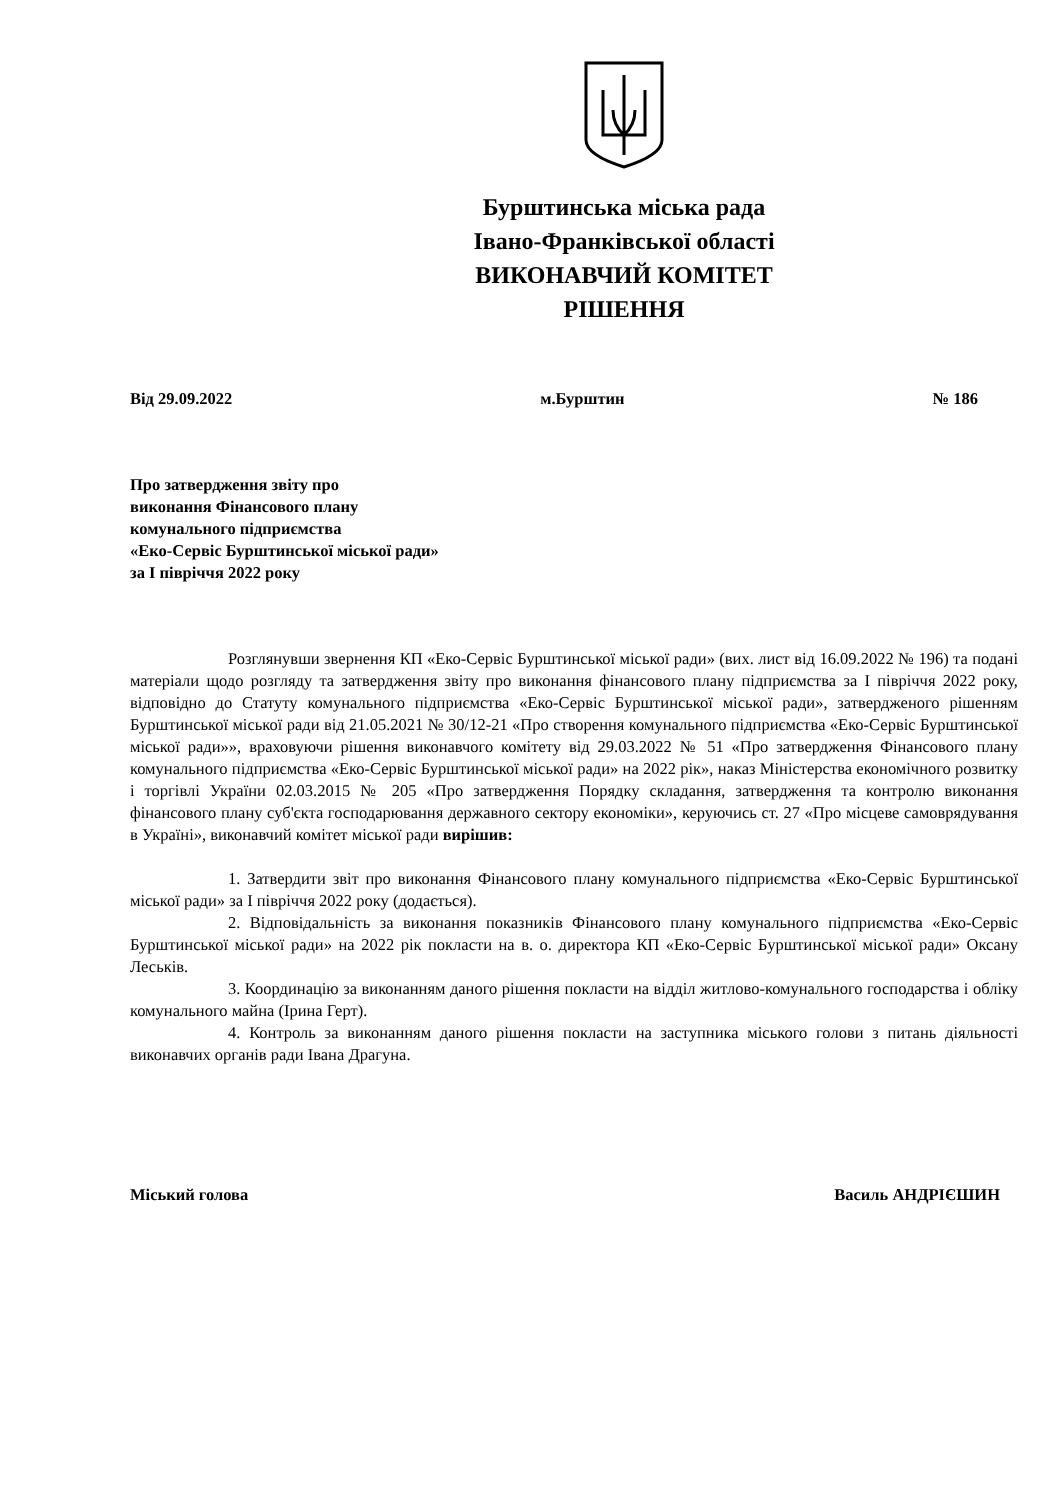Бурштинська міська рада
Івано-Франківської області
ВИКОНАВЧИЙ КОМІТЕТ
РІШЕННЯ
Від 29.09.2022 м.Бурштин № 186
Про затвердження звіту про
виконання Фінансового плану
комунального підприємства
«Еко-Сервіс Бурштинської міської ради»
за І півріччя 2022 року
Розглянувши звернення КП «Еко-Сервіс Бурштинської міської ради» (вих. лист від 16.09.2022 № 196) та подані матеріали щодо розгляду та затвердження звіту про виконання фінансового плану підприємства за І півріччя 2022 року, відповідно до Статуту комунального підприємства «Еко-Сервіс Бурштинської міської ради», затвердженого рішенням Бурштинської міської ради від 21.05.2021 № 30/12-21 «Про створення комунального підприємства «Еко-Сервіс Бурштинської міської ради»», враховуючи рішення виконавчого комітету від 29.03.2022 № 51 «Про затвердження Фінансового плану комунального підприємства «Еко-Сервіс Бурштинської міської ради» на 2022 рік», наказ Міністерства економічного розвитку і торгівлі України 02.03.2015 № 205 «Про затвердження Порядку складання, затвердження та контролю виконання фінансового плану суб'єкта господарювання державного сектору економіки», керуючись ст. 27 «Про місцеве самоврядування в Україні», виконавчий комітет міської ради вирішив:
1. Затвердити звіт про виконання Фінансового плану комунального підприємства «Еко-Сервіс Бурштинської міської ради» за І півріччя 2022 року (додається).
2. Відповідальність за виконання показників Фінансового плану комунального підприємства «Еко-Сервіс Бурштинської міської ради» на 2022 рік покласти на в. о. директора КП «Еко-Сервіс Бурштинської міської ради» Оксану Леськів.
3. Координацію за виконанням даного рішення покласти на відділ житлово-комунального господарства і обліку комунального майна (Ірина Герт).
4. Контроль за виконанням даного рішення покласти на заступника міського голови з питань діяльності виконавчих органів ради Івана Драгуна.
Міський голова Василь АНДРІЄШИН